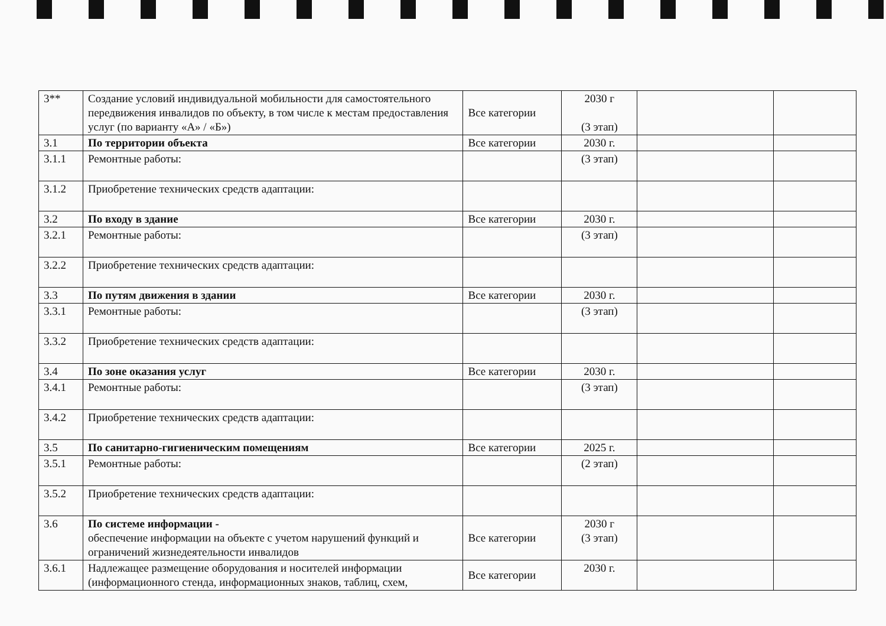| 3** | Создание условий индивидуальной мобильности для самостоятельного передвижения инвалидов по объекту, в том числе к местам предоставления услуг (по варианту «А» / «Б») | Все категории | 2030 г (3 этап) | | |
| 3.1 | По территории объекта | Все категории | 2030 г. | | |
| 3.1.1 | Ремонтные работы: | | (3 этап) | | |
| 3.1.2 | Приобретение технических средств адаптации: | | | | |
| 3.2 | По входу в здание | Все категории | 2030 г. | | |
| 3.2.1 | Ремонтные работы: | | (3 этап) | | |
| 3.2.2 | Приобретение технических средств адаптации: | | | | |
| 3.3 | По путям движения в здании | Все категории | 2030 г. | | |
| 3.3.1 | Ремонтные работы: | | (3 этап) | | |
| 3.3.2 | Приобретение технических средств адаптации: | | | | |
| 3.4 | По зоне оказания услуг | Все категории | 2030 г. | | |
| 3.4.1 | Ремонтные работы: | | (3 этап) | | |
| 3.4.2 | Приобретение технических средств адаптации: | | | | |
| 3.5 | По санитарно-гигиеническим помещениям | Все категории | 2025 г. | | |
| 3.5.1 | Ремонтные работы: | | (2 этап) | | |
| 3.5.2 | Приобретение технических средств адаптации: | | | | |
| 3.6 | По системе информации - обеспечение информации на объекте с учетом нарушений функций и ограничений жизнедеятельности инвалидов | Все категории | 2030 г (3 этап) | | |
| 3.6.1 | Надлежащее размещение оборудования и носителей информации (информационного стенда, информационных знаков, таблиц, схем, | Все категории | 2030 г. | | |